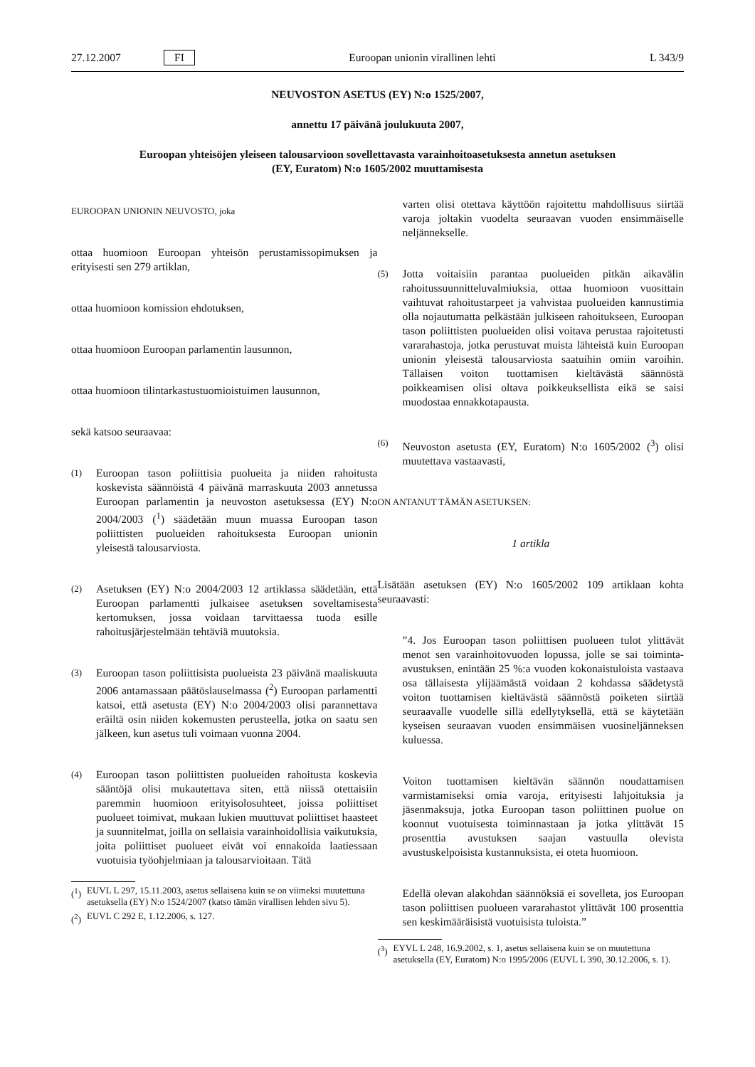27.12.2007 FI Euroopan unionin virallinen lehti L 343/9
NEUVOSTON ASETUS (EY) N:o 1525/2007,
annettu 17 päivänä joulukuuta 2007,
Euroopan yhteisöjen yleiseen talousarvioon sovellettavasta varainhoitoasetuksesta annetun asetuksen
(EY, Euratom) N:o 1605/2002 muuttamisesta
EUROOPAN UNIONIN NEUVOSTO, joka
ottaa huomioon Euroopan yhteisön perustamissopimuksen ja erityisesti sen 279 artiklan,
ottaa huomioon komission ehdotuksen,
ottaa huomioon Euroopan parlamentin lausunnon,
ottaa huomioon tilintarkastustuomioistuimen lausunnon,
sekä katsoo seuraavaa:
(1)
Euroopan tason poliittisia puolueita ja niiden rahoitusta koskevista säännöistä 4 päivänä marraskuuta 2003 annetussa Euroopan parlamentin ja neuvoston asetuksessa (EY) N:o 2004/2003 (<sup>1</sup>) säädetään muun muassa Euroopan tason poliittisten puolueiden rahoituksesta Euroopan unionin yleisestä talousarviosta.
(2)
Asetuksen (EY) N:o 2004/2003 12 artiklassa säädetään, että Euroopan parlamentti julkaisee asetuksen soveltamisesta kertomuksen, jossa voidaan tarvittaessa tuoda esille rahoitusjärjestelmään tehtäviä muutoksia.
(3)
Euroopan tason poliittisista puolueista 23 päivänä maaliskuuta 2006 antamassaan päätöslauselmassa (<sup>2</sup>) Euroopan parlamentti katsoi, että asetusta (EY) N:o 2004/2003 olisi parannettava eräiltä osin niiden kokemusten perusteella, jotka on saatu sen jälkeen, kun asetus tuli voimaan vuonna 2004.
(4)
Euroopan tason poliittisten puolueiden rahoitusta koskevia sääntöjä olisi mukautettava siten, että niissä otettaisiin paremmin huomioon erityisolosuhteet, joissa poliittiset puolueet toimivat, mukaan lukien muuttuvat poliittiset haasteet ja suunnitelmat, joilla on sellaisia varainhoidollisia vaikutuksia, joita poliittiset puolueet eivät voi ennakoida laatiessaan vuotuisia työohjelmiaan ja talousarvioitaan. Tätä
(<sup>1</sup>)
EUVL L 297, 15.11.2003, asetus sellaisena kuin se on viimeksi muutettuna asetuksella (EY) N:o 1524/2007 (katso tämän virallisen lehden sivu 5).
(<sup>2</sup>)
EUVL C 292 E, 1.12.2006, s. 127.
varten olisi otettava käyttöön rajoitettu mahdollisuus siirtää varoja joltakin vuodelta seuraavan vuoden ensimmäiselle neljännekselle.
(5)
Jotta voitaisiin parantaa puolueiden pitkän aikavälin rahoitussuunnitteluvalmiuksia, ottaa huomioon vuosittain vaihtuvat rahoitustarpeet ja vahvistaa puolueiden kannustimia olla nojautumatta pelkästään julkiseen rahoitukseen, Euroopan tason poliittisten puolueiden olisi voitava perustaa rajoitetusti vararahastoja, jotka perustuvat muista lähteistä kuin Euroopan unionin yleisestä talousarviosta saatuihin omiin varoihin. Tällaisen voiton tuottamisen kieltävästä säännöstä poikkeamisen olisi oltava poikkeuksellista eikä se saisi muodostaa ennakkotapausta.
(6)
Neuvoston asetusta (EY, Euratom) N:o 1605/2002 (<sup>3</sup>) olisi muutettava vastaavasti,
ON ANTANUT TÄMÄN ASETUKSEN:
1 artikla
Lisätään asetuksen (EY) N:o 1605/2002 109 artiklaan kohta seuraavasti:
”4. Jos Euroopan tason poliittisen puolueen tulot ylittävät menot sen varainhoitovuoden lopussa, jolle se sai toiminta-avustuksen, enintään 25 %:a vuoden kokonaistuloista vastaava osa tällaisesta ylijäämästä voidaan 2 kohdassa säädetystä voiton tuottamisen kieltävästä säännöstä poiketen siirtää seuraavalle vuodelle sillä edellytyksellä, että se käytetään kyseisen seuraavan vuoden ensimmäisen vuosineljänneksen kuluessa.
Voiton tuottamisen kieltävän säännön noudattamisen varmistamiseksi omia varoja, erityisesti lahjoituksia ja jäsenmaksuja, jotka Euroopan tason poliittinen puolue on koonnut vuotuisesta toiminnastaan ja jotka ylittävät 15 prosenttia avustuksen saajan vastuulla olevista avustuskelpoisista kustannuksista, ei oteta huomioon.
Edellä olevan alakohdan säännöksiä ei sovelleta, jos Euroopan tason poliittisen puolueen vararahastot ylittävät 100 prosenttia sen keskimääräisistä vuotuisista tuloista.”
(<sup>3</sup>)
EYVL L 248, 16.9.2002, s. 1, asetus sellaisena kuin se on muutettuna asetuksella (EY, Euratom) N:o 1995/2006 (EUVL L 390, 30.12.2006, s. 1).